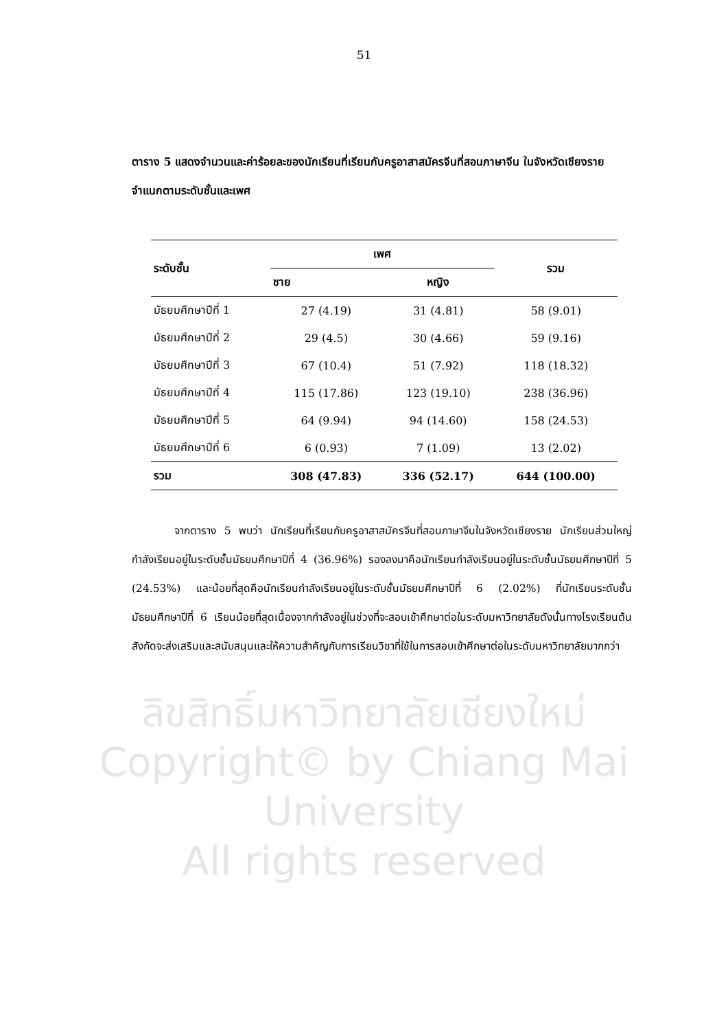51
ตาราง 5 แสดงจำนวนและค่าร้อยละของนักเรียนที่เรียนกับครูอาสาสมัครจีนที่สอนภาษาจีน ในจังหวัดเชียงรายจำแนกตามระดับชั้นและเพศ
| ระดับชั้น | เพศ | | รวม |
| --- | --- | --- | --- |
| | ชาย | หญิง | |
| มัธยมศึกษาปีที่ 1 | 27 (4.19) | 31 (4.81) | 58 (9.01) |
| มัธยมศึกษาปีที่ 2 | 29 (4.5) | 30 (4.66) | 59 (9.16) |
| มัธยมศึกษาปีที่ 3 | 67 (10.4) | 51 (7.92) | 118 (18.32) |
| มัธยมศึกษาปีที่ 4 | 115 (17.86) | 123 (19.10) | 238 (36.96) |
| มัธยมศึกษาปีที่ 5 | 64 (9.94) | 94 (14.60) | 158 (24.53) |
| มัธยมศึกษาปีที่ 6 | 6 (0.93) | 7 (1.09) | 13 (2.02) |
| รวม | 308 (47.83) | 336 (52.17) | 644 (100.00) |
    จากตาราง 5 พบว่า นักเรียนที่เรียนกับครูอาสาสมัครจีนที่สอนภาษาจีนในจังหวัดเชียงราย นักเรียนส่วนใหญ่กำลังเรียนอยู่ในระดับชั้นมัธยมศึกษาปีที่ 4 (36.96%) รองลงมาคือนักเรียนกำลังเรียนอยู่ในระดับชั้นมัธยมศึกษาปีที่ 5 (24.53%) และน้อยที่สุดคือนักเรียนกำลังเรียนอยู่ในระดับชั้นมัธยมศึกษาปีที่ 6 (2.02%) ที่นักเรียนระดับชั้นมัธยมศึกษาปีที่ 6 เรียนน้อยที่สุดเนื่องจากกำลังอยู่ในช่วงที่จะสอบเข้าศึกษาต่อในระดับมหาวิทยาลัยดังนั้นทางโรงเรียนต้นสังกัดจะส่งเสริมและสนับสนุนและให้ความสำคัญกับการเรียนวิชาที่ใช้ในการสอบเข้าศึกษาต่อในระดับมหาวิทยาลัยมากกว่า
ลิขสิทธิ์มหาวิทยาลัยเชียงใหม่
Copyright© by Chiang Mai University
All rights reserved